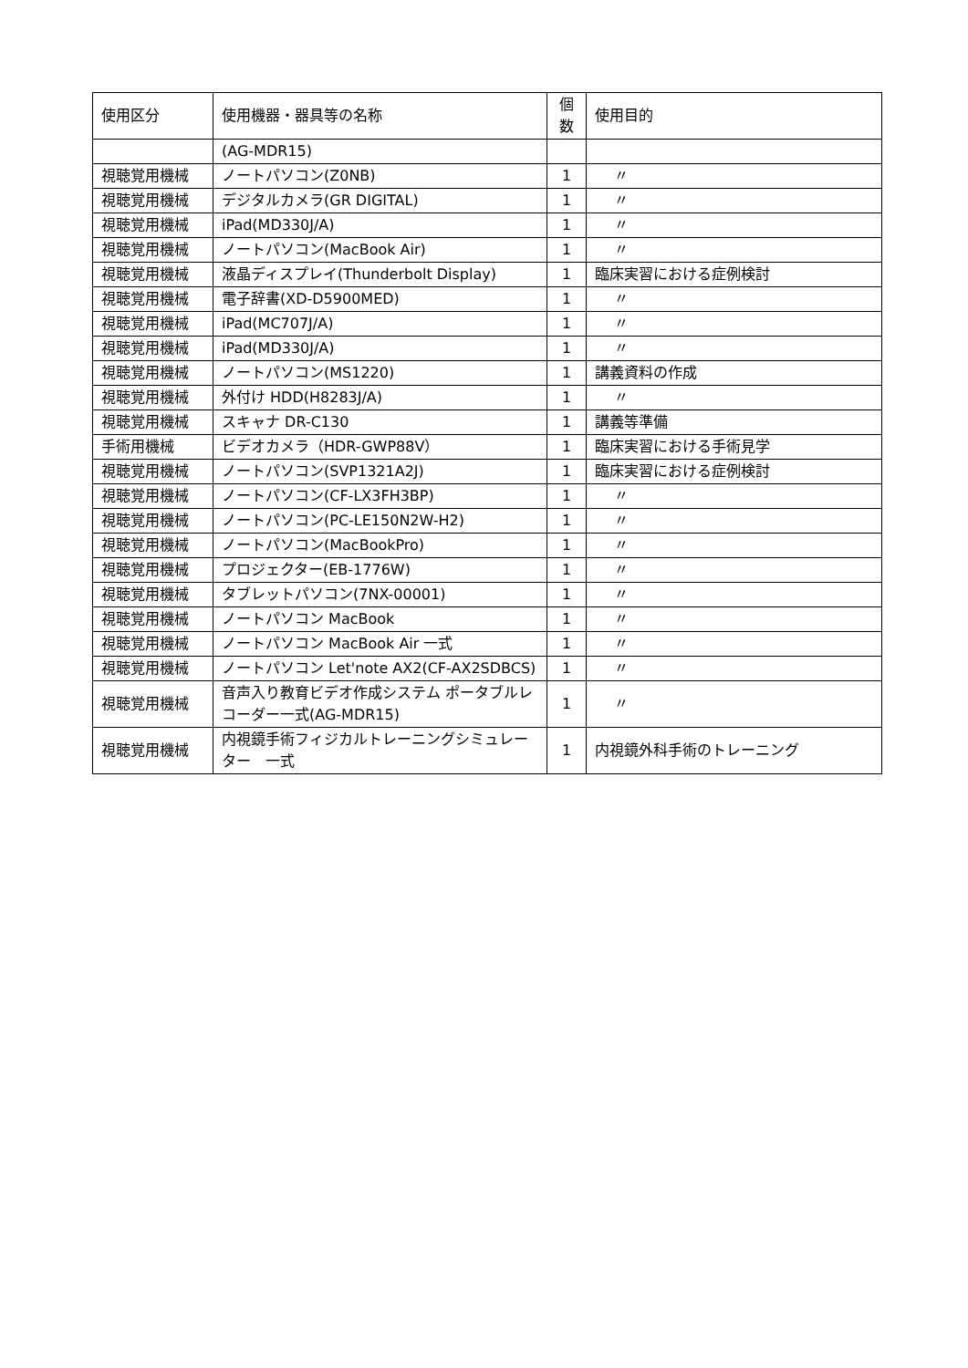| 使用区分 | 使用機器・器具等の名称 | 個 数 | 使用目的 |
| --- | --- | --- | --- |
| | (AG-MDR15) | | |
| 視聴覚用機械 | ノートパソコン(Z0NB) | 1 | 〃 |
| 視聴覚用機械 | デジタルカメラ(GR DIGITAL) | 1 | 〃 |
| 視聴覚用機械 | iPad(MD330J/A) | 1 | 〃 |
| 視聴覚用機械 | ノートパソコン(MacBook Air) | 1 | 〃 |
| 視聴覚用機械 | 液晶ディスプレイ(Thunderbolt Display) | 1 | 臨床実習における症例検討 |
| 視聴覚用機械 | 電子辞書(XD-D5900MED) | 1 | 〃 |
| 視聴覚用機械 | iPad(MC707J/A) | 1 | 〃 |
| 視聴覚用機械 | iPad(MD330J/A) | 1 | 〃 |
| 視聴覚用機械 | ノートパソコン(MS1220) | 1 | 講義資料の作成 |
| 視聴覚用機械 | 外付け HDD(H8283J/A) | 1 | 〃 |
| 視聴覚用機械 | スキャナ DR-C130 | 1 | 講義等準備 |
| 手術用機械 | ビデオカメラ（HDR-GWP88V） | 1 | 臨床実習における手術見学 |
| 視聴覚用機械 | ノートパソコン(SVP1321A2J) | 1 | 臨床実習における症例検討 |
| 視聴覚用機械 | ノートパソコン(CF-LX3FH3BP) | 1 | 〃 |
| 視聴覚用機械 | ノートパソコン(PC-LE150N2W-H2) | 1 | 〃 |
| 視聴覚用機械 | ノートパソコン(MacBookPro) | 1 | 〃 |
| 視聴覚用機械 | プロジェクター(EB-1776W) | 1 | 〃 |
| 視聴覚用機械 | タブレットパソコン(7NX-00001) | 1 | 〃 |
| 視聴覚用機械 | ノートパソコン MacBook | 1 | 〃 |
| 視聴覚用機械 | ノートパソコン MacBook Air 一式 | 1 | 〃 |
| 視聴覚用機械 | ノートパソコン Let'note AX2(CF-AX2SDBCS) | 1 | 〃 |
| 視聴覚用機械 | 音声入り教育ビデオ作成システム ポータブルレコーダー一式(AG-MDR15) | 1 | 〃 |
| 視聴覚用機械 | 内視鏡手術フィジカルトレーニングシミュレーター 一式 | 1 | 内視鏡外科手術のトレーニング |